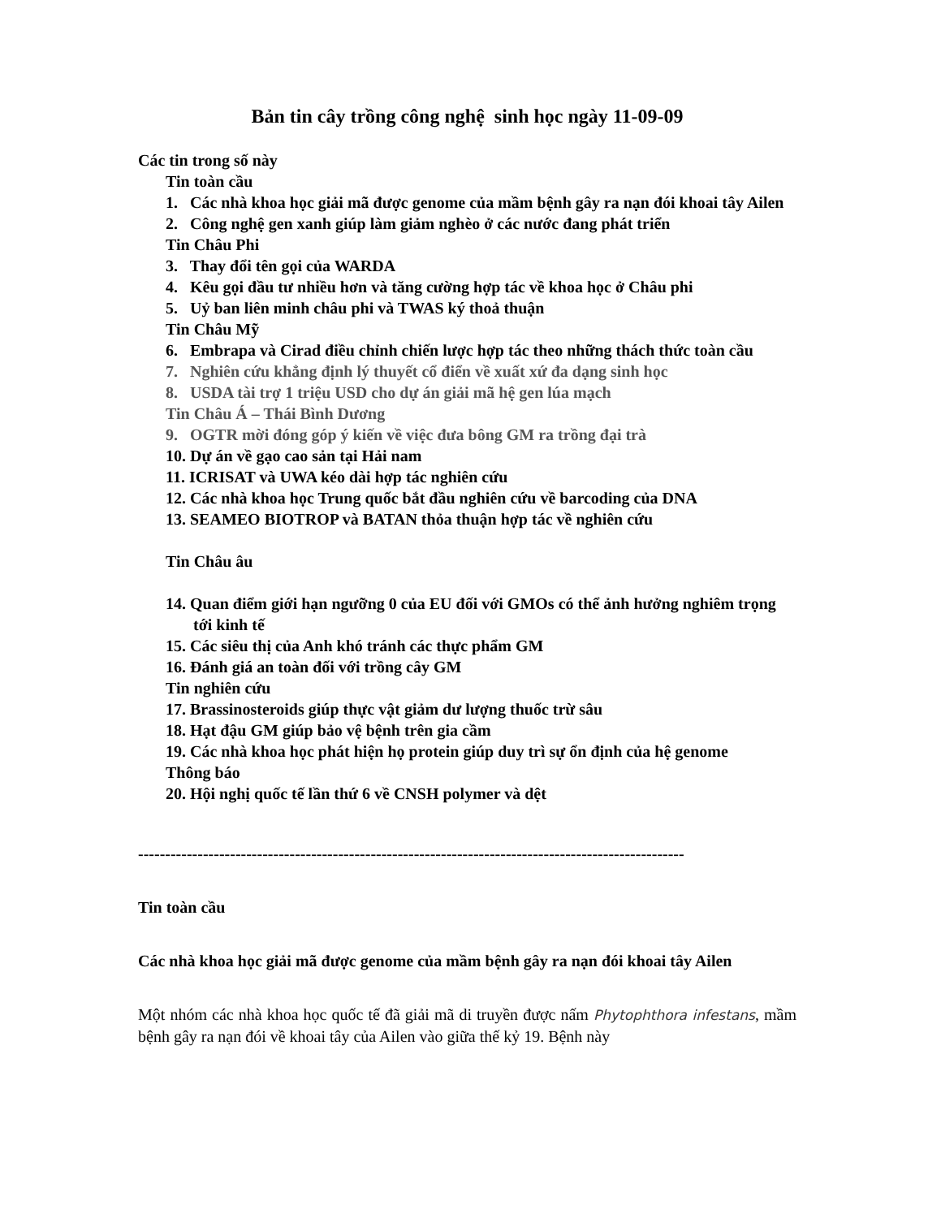Bản tin cây trồng công nghệ sinh học ngày 11-09-09
Các tin trong số này
Tin toàn cầu
1. Các nhà khoa học giải mã được genome của mầm bệnh gây ra nạn đói khoai tây Ailen
2. Công nghệ gen xanh giúp làm giảm nghèo ở các nước đang phát triển
Tin Châu Phi
3. Thay đổi tên gọi của WARDA
4. Kêu gọi đầu tư nhiều hơn và tăng cường hợp tác về khoa học ở Châu phi
5. Uỷ ban liên minh châu phi và TWAS ký thoả thuận
Tin Châu Mỹ
6. Embrapa và Cirad điều chỉnh chiến lược hợp tác theo những thách thức toàn cầu
7. Nghiên cứu khẳng định lý thuyết cổ điển về xuất xứ đa dạng sinh học
8. USDA tài trợ 1 triệu USD cho dự án giải mã hệ gen lúa mạch
Tin Châu Á – Thái Bình Dương
9. OGTR mời đóng góp ý kiến về việc đưa bông GM ra trồng đại trà
10. Dự án về gạo cao sản tại Hải nam
11. ICRISAT và UWA kéo dài hợp tác nghiên cứu
12. Các nhà khoa học Trung quốc bắt đầu nghiên cứu về barcoding của DNA
13. SEAMEO BIOTROP và BATAN thỏa thuận hợp tác về nghiên cứu
Tin Châu âu
14. Quan điểm giới hạn ngưỡng 0 của EU đối với GMOs có thể ảnh hưởng nghiêm trọng tới kinh tế
15. Các siêu thị của Anh khó tránh các thực phẩm GM
16. Đánh giá an toàn đối với trồng cây GM
Tin nghiên cứu
17. Brassinosteroids giúp thực vật giảm dư lượng thuốc trừ sâu
18. Hạt đậu GM giúp bảo vệ bệnh trên gia cầm
19. Các nhà khoa học phát hiện họ protein giúp duy trì sự ổn định của hệ genome
Thông báo
20. Hội nghị quốc tế lần thứ 6 về CNSH polymer và dệt
-----------------------------------------------------------------------------------------------------
Tin toàn cầu
Các nhà khoa học giải mã được genome của mầm bệnh gây ra nạn đói khoai tây Ailen
Một nhóm các nhà khoa học quốc tế đã giải mã di truyền được nấm Phytophthora infestans, mầm bệnh gây ra nạn đói về khoai tây của Ailen vào giữa thế kỷ 19. Bệnh này